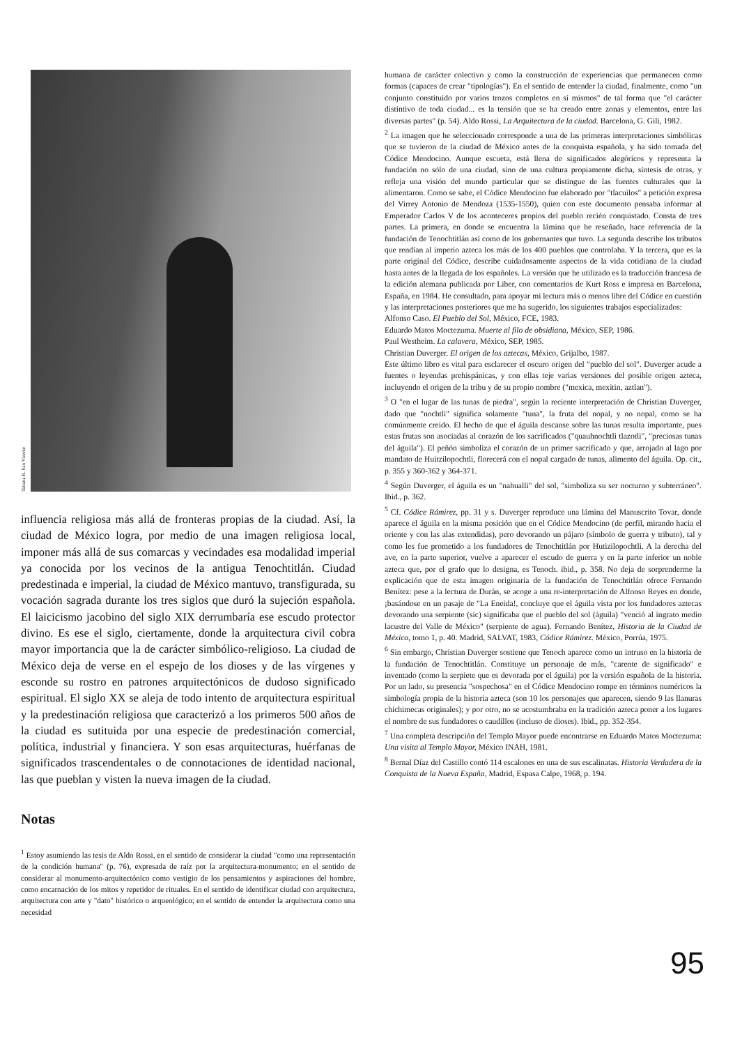Tatiana R. San Vicente
influencia religiosa más allá de fronteras propias de la ciudad. Así, la ciudad de México logra, por medio de una imagen religiosa local, imponer más allá de sus comarcas y vecindades esa modalidad imperial ya conocida por los vecinos de la antigua Tenochtitlán. Ciudad predestinada e imperial, la ciudad de México mantuvo, transfigurada, su vocación sagrada durante los tres siglos que duró la sujeción española. El laicicismo jacobino del siglo XIX derrumbaría ese escudo protector divino. Es ese el siglo, ciertamente, donde la arquitectura civil cobra mayor importancia que la de carácter simbólico-religioso. La ciudad de México deja de verse en el espejo de los dioses y de las vírgenes y esconde su rostro en patrones arquitectónicos de dudoso significado espiritual. El siglo XX se aleja de todo intento de arquitectura espiritual y la predestinación religiosa que caracterizó a los primeros 500 años de la ciudad es sutituida por una especie de predestinación comercial, política, industrial y financiera. Y son esas arquitecturas, huérfanas de significados trascendentales o de connotaciones de identidad nacional, las que pueblan y visten la nueva imagen de la ciudad.
Notas
<sup>1</sup> Estoy asumiendo las tesis de Aldo Rossi, en el sentido de considerar la ciudad "como una representación de la condición humana" (p. 76), expresada de raíz por la arquitectura-monumento; en el sentido de considerar al monumento-arquitectónico como vestigio de los pensamientos y aspiraciones del hombre, como encarnación de los mitos y repetidor de rituales. En el sentido de identificar ciudad con arquitectura, arquitectura con arte y "dato" histórico o arqueológico; en el sentido de entender la arquitectura como una necesidad
humana de carácter colectivo y como la construcción de experiencias que permanecen como formas (capaces de crear "tipologías"). En el sentido de entender la ciudad, finalmente, como "un conjunto constituido por varios trozos completos en sí mismos" de tal forma que "el carácter distintivo de toda ciudad... es la tensión que se ha creado entre zonas y elementos, entre las diversas partes" (p. 54). Aldo Rossi, La Arquitectura de la ciudad. Barcelona, G. Gili, 1982.
<sup>2</sup> La imagen que he seleccionado corresponde a una de las primeras interpretaciones simbólicas que se tuvieron de la ciudad de México antes de la conquista española, y ha sido tomada del Códice Mendocino. Aunque escueta, está llena de significados alegóricos y representa la fundación no sólo de una ciudad, sino de una cultura propiamente dicha, síntesis de otras, y refleja una visión del mundo particular que se distingue de las fuentes culturales que la alimentaron. Como se sabe, el Códice Mendocino fue elaborado por "tlacuilos" a petición expresa del Virrey Antonio de Mendoza (1535-1550), quien con este documento pensaba informar al Emperador Carlos V de los aconteceres propios del pueblo recién conquistado. Consta de tres partes. La primera, en donde se encuentra la lámina que he reseñado, hace referencia de la fundación de Tenochtitlán así como de los gobernantes que tuvo. La segunda describe los tributos que rendían al imperio azteca los más de los 400 pueblos que controlaba. Y la tercera, que es la parte original del Códice, describe cuidadosamente aspectos de la vida cotidiana de la ciudad hasta antes de la llegada de los españoles. La versión que he utilizado es la traducción francesa de la edición alemana publicada por Liber, con comentarios de Kurt Ross e impresa en Barcelona, España, en 1984. He consultado, para apoyar mi lectura más o menos libre del Códice en cuestión y las interpretaciones posteriores que me ha sugerido, los siguientes trabajos especializados:
Alfonso Caso. El Pueblo del Sol, México, FCE, 1983.
Eduardo Matos Moctezuma. Muerte al filo de obsidiana, México, SEP, 1986.
Paul Westheim. La calavera, México, SEP, 1985.
Christian Duverger. El origen de los aztecas, México, Grijalbo, 1987.
Este último libro es vital para esclarecer el oscuro origen del "pueblo del sol". Duverger acude a fuentes o leyendas prehispánicas, y con ellas teje varias versiones del posible origen azteca, incluyendo el origen de la tribu y de su propio nombre ("mexica, mexitin, aztlan").
<sup>3</sup> O "en el lugar de las tunas de piedra", según la reciente interpretación de Christian Duverger, dado que "nochtli" significa solamente "tuna", la fruta del nopal, y no nopal, como se ha comúnmente creido. El hecho de que el águila descanse sobre las tunas resulta importante, pues estas frutas son asociadas al corazón de los sacrificados ("quauhnochtli tlazotli", "preciosas tunas del águila"). El peñón simboliza el corazón de un primer sacrificado y que, arrojado al lago por mandato de Huitzilopochtli, florecerá con el nopal cargado de tunas, alimento del águila. Op. cit., p. 355 y 360-362 y 364-371.
<sup>4</sup> Según Duverger, el águila es un "nahualli" del sol, "simboliza su ser nocturno y subterráneo". Ibid., p. 362.
<sup>5</sup> Cf. Códice Rámirez, pp. 31 y s. Duverger reproduce una lámina del Manuscrito Tovar, donde aparece el águila en la misma posición que en el Códice Mendocino (de perfil, mirando hacia el oriente y con las alas extendidas), pero devorando un pájaro (símbolo de guerra y tributo), tal y como les fue prometido a los fundadores de Tenochtitlán por Hutizilopochtli. A la derecha del ave, en la parte superior, vuelve a aparecer el escudo de guerra y en la parte inferior un noble azteca que, por el grafo que lo designa, es Tenoch. ibid., p. 358. No deja de sorprenderme la explicación que de esta imagen originaria de la fundación de Tenochtitlán ofrece Fernando Benítez: pese a la lectura de Durán, se acoge a una re-interpretación de Alfonso Reyes en donde, ¡basándose en un pasaje de "La Eneida!, concluye que el águila vista por los fundadores aztecas devorando una serpiente (sic) significaba que el pueblo del sol (águila) "venció al ingrato medio lacustre del Valle de México" (serpiente de agua). Fernando Benítez, Historia de la Ciudad de México, tomo 1, p. 40. Madrid, SALVAT, 1983, Códice Rámirez. México, Porrúa, 1975.
<sup>6</sup> Sin embargo, Christian Duverger sostiene que Tenoch aparece como un intruso en la historia de la fundación de Tenochtitlán. Constituye un personaje de más, "carente de significado" e inventado (como la serpiete que es devorada por el águila) por la versión española de la historia. Por un lado, su presencia "sospechosa" en el Códice Mendocino rompe en términos numéricos la simbología propia de la historia azteca (son 10 los personajes que aparecen, siendo 9 las llanuras chichimecas originales); y por otro, no se acostumbraba en la tradición azteca poner a los lugares el nombre de sus fundadores o caudillos (incluso de dioses). Ibid., pp. 352-354.
<sup>7</sup> Una completa descripción del Templo Mayor puede encontrarse en Eduardo Matos Moctezuma: Una visita al Templo Mayor, México INAH, 1981.
<sup>8</sup> Bernal Díaz del Castillo contó 114 escalones en una de sus escalinatas. Historia Verdadera de la Conquista de la Nueva España, Madrid, Espasa Calpe, 1968, p. 194.
95